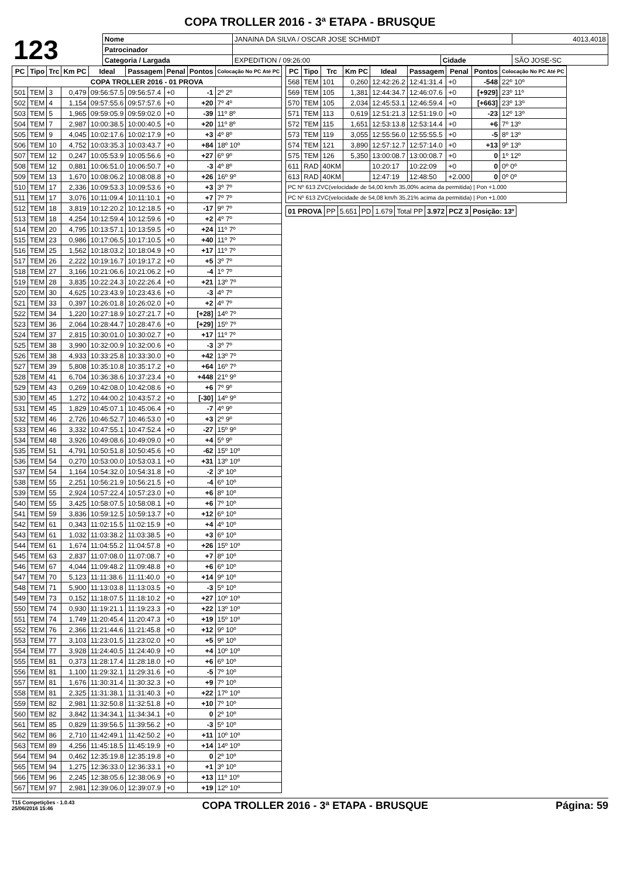COPA TROLLER 2016 - 3ª ETAPA - BRUSQUE
| 123 | Nome | JANAINA DA SILVA / OSCAR JOSE SCHMIDT | | | 4013,4018 |
| | Patrocinador | | | | |
| | Categoria / Largada | EXPEDITION / 09:26:00 | Cidade | SÃO JOSE-SC | |
| PC | Tipo | Trc | Km PC | Ideal | Passagem | Penal | Pontos | Colocação No PC Até PC |
| --- | --- | --- | --- | --- | --- | --- | --- | --- |
| COPA TROLLER 2016 - 01 PROVA | | | | | | | | |
| 501 | TEM | 3 | 0,479 | 09:56:57.5 | 09:56:57.4 | +0 | -1 | 2º 2º |
| 502 | TEM | 4 | 1,154 | 09:57:55.6 | 09:57:57.6 | +0 | +20 | 7º 4º |
| 503 | TEM | 5 | 1,965 | 09:59:05.9 | 09:59:02.0 | +0 | -39 | 11º 8º |
| 504 | TEM | 7 | 2,987 | 10:00:38.5 | 10:00:40.5 | +0 | +20 | 11º 8º |
| 505 | TEM | 9 | 4,045 | 10:02:17.6 | 10:02:17.9 | +0 | +3 | 4º 8º |
| 506 | TEM | 10 | 4,752 | 10:03:35.3 | 10:03:43.7 | +0 | +84 | 18º 10º |
| 507 | TEM | 12 | 0,247 | 10:05:53.9 | 10:05:56.6 | +0 | +27 | 6º 9º |
| 508 | TEM | 12 | 0,881 | 10:06:51.0 | 10:06:50.7 | +0 | -3 | 4º 8º |
| 509 | TEM | 13 | 1,670 | 10:08:06.2 | 10:08:08.8 | +0 | +26 | 16º 9º |
| 510 | TEM | 17 | 2,336 | 10:09:53.3 | 10:09:53.6 | +0 | +3 | 3º 7º |
| 511 | TEM | 17 | 3,076 | 10:11:09.4 | 10:11:10.1 | +0 | +7 | 7º 7º |
| 512 | TEM | 18 | 3,819 | 10:12:20.2 | 10:12:18.5 | +0 | -17 | 9º 7º |
| 513 | TEM | 18 | 4,254 | 10:12:59.4 | 10:12:59.6 | +0 | +2 | 4º 7º |
| 514 | TEM | 20 | 4,795 | 10:13:57.1 | 10:13:59.5 | +0 | +24 | 11º 7º |
| 515 | TEM | 23 | 0,986 | 10:17:06.5 | 10:17:10.5 | +0 | +40 | 11º 7º |
| 516 | TEM | 25 | 1,562 | 10:18:03.2 | 10:18:04.9 | +0 | +17 | 11º 7º |
| 517 | TEM | 26 | 2,222 | 10:19:16.7 | 10:19:17.2 | +0 | +5 | 3º 7º |
| 518 | TEM | 27 | 3,166 | 10:21:06.6 | 10:21:06.2 | +0 | -4 | 1º 7º |
| 519 | TEM | 28 | 3,835 | 10:22:24.3 | 10:22:26.4 | +0 | +21 | 13º 7º |
| 520 | TEM | 30 | 4,625 | 10:23:43.9 | 10:23:43.6 | +0 | -3 | 4º 7º |
| 521 | TEM | 33 | 0,397 | 10:26:01.8 | 10:26:02.0 | +0 | +2 | 4º 7º |
| 522 | TEM | 34 | 1,220 | 10:27:18.9 | 10:27:21.7 | +0 | [+28] | 14º 7º |
| 523 | TEM | 36 | 2,064 | 10:28:44.7 | 10:28:47.6 | +0 | [+29] | 15º 7º |
| 524 | TEM | 37 | 2,815 | 10:30:01.0 | 10:30:02.7 | +0 | +17 | 11º 7º |
| 525 | TEM | 38 | 3,990 | 10:32:00.9 | 10:32:00.6 | +0 | -3 | 3º 7º |
| 526 | TEM | 38 | 4,933 | 10:33:25.8 | 10:33:30.0 | +0 | +42 | 13º 7º |
| 527 | TEM | 39 | 5,808 | 10:35:10.8 | 10:35:17.2 | +0 | +64 | 16º 7º |
| 528 | TEM | 41 | 6,704 | 10:36:38.6 | 10:37:23.4 | +0 | +448 | 21º 9º |
| 529 | TEM | 43 | 0,269 | 10:42:08.0 | 10:42:08.6 | +0 | +6 | 7º 9º |
| 530 | TEM | 45 | 1,272 | 10:44:00.2 | 10:43:57.2 | +0 | [-30] | 14º 9º |
| 531 | TEM | 45 | 1,829 | 10:45:07.1 | 10:45:06.4 | +0 | -7 | 4º 9º |
| 532 | TEM | 46 | 2,726 | 10:46:52.7 | 10:46:53.0 | +0 | +3 | 2º 9º |
| 533 | TEM | 46 | 3,332 | 10:47:55.1 | 10:47:52.4 | +0 | -27 | 15º 9º |
| 534 | TEM | 48 | 3,926 | 10:49:08.6 | 10:49:09.0 | +0 | +4 | 5º 9º |
| 535 | TEM | 51 | 4,791 | 10:50:51.8 | 10:50:45.6 | +0 | -62 | 15º 10º |
| 536 | TEM | 54 | 0,270 | 10:53:00.0 | 10:53:03.1 | +0 | +31 | 13º 10º |
| 537 | TEM | 54 | 1,164 | 10:54:32.0 | 10:54:31.8 | +0 | -2 | 3º 10º |
| 538 | TEM | 55 | 2,251 | 10:56:21.9 | 10:56:21.5 | +0 | -4 | 6º 10º |
| 539 | TEM | 55 | 2,924 | 10:57:22.4 | 10:57:23.0 | +0 | +6 | 8º 10º |
| 540 | TEM | 55 | 3,425 | 10:58:07.5 | 10:58:08.1 | +0 | +6 | 7º 10º |
| 541 | TEM | 59 | 3,836 | 10:59:12.5 | 10:59:13.7 | +0 | +12 | 6º 10º |
| 542 | TEM | 61 | 0,343 | 11:02:15.5 | 11:02:15.9 | +0 | +4 | 4º 10º |
| 543 | TEM | 61 | 1,032 | 11:03:38.2 | 11:03:38.5 | +0 | +3 | 6º 10º |
| 544 | TEM | 61 | 1,674 | 11:04:55.2 | 11:04:57.8 | +0 | +26 | 15º 10º |
| 545 | TEM | 63 | 2,837 | 11:07:08.0 | 11:07:08.7 | +0 | +7 | 8º 10º |
| 546 | TEM | 67 | 4,044 | 11:09:48.2 | 11:09:48.8 | +0 | +6 | 6º 10º |
| 547 | TEM | 70 | 5,123 | 11:11:38.6 | 11:11:40.0 | +0 | +14 | 9º 10º |
| 548 | TEM | 71 | 5,900 | 11:13:03.8 | 11:13:03.5 | +0 | -3 | 5º 10º |
| 549 | TEM | 73 | 0,152 | 11:18:07.5 | 11:18:10.2 | +0 | +27 | 10º 10º |
| 550 | TEM | 74 | 0,930 | 11:19:21.1 | 11:19:23.3 | +0 | +22 | 13º 10º |
| 551 | TEM | 74 | 1,749 | 11:20:45.4 | 11:20:47.3 | +0 | +19 | 15º 10º |
| 552 | TEM | 76 | 2,366 | 11:21:44.6 | 11:21:45.8 | +0 | +12 | 9º 10º |
| 553 | TEM | 77 | 3,103 | 11:23:01.5 | 11:23:02.0 | +0 | +5 | 9º 10º |
| 554 | TEM | 77 | 3,928 | 11:24:40.5 | 11:24:40.9 | +0 | +4 | 10º 10º |
| 555 | TEM | 81 | 0,373 | 11:28:17.4 | 11:28:18.0 | +0 | +6 | 6º 10º |
| 556 | TEM | 81 | 1,100 | 11:29:32.1 | 11:29:31.6 | +0 | -5 | 7º 10º |
| 557 | TEM | 81 | 1,676 | 11:30:31.4 | 11:30:32.3 | +0 | +9 | 7º 10º |
| 558 | TEM | 81 | 2,325 | 11:31:38.1 | 11:31:40.3 | +0 | +22 | 17º 10º |
| 559 | TEM | 82 | 2,981 | 11:32:50.8 | 11:32:51.8 | +0 | +10 | 7º 10º |
| 560 | TEM | 82 | 3,842 | 11:34:34.1 | 11:34:34.1 | +0 | 0 | 2º 10º |
| 561 | TEM | 85 | 0,829 | 11:39:56.5 | 11:39:56.2 | +0 | -3 | 5º 10º |
| 562 | TEM | 86 | 2,710 | 11:42:49.1 | 11:42:50.2 | +0 | +11 | 10º 10º |
| 563 | TEM | 89 | 4,256 | 11:45:18.5 | 11:45:19.9 | +0 | +14 | 14º 10º |
| 564 | TEM | 94 | 0,462 | 12:35:19.8 | 12:35:19.8 | +0 | 0 | 2º 10º |
| 565 | TEM | 94 | 1,275 | 12:36:33.0 | 12:36:33.1 | +0 | +1 | 3º 10º |
| 566 | TEM | 96 | 2,245 | 12:38:05.6 | 12:38:06.9 | +0 | +13 | 11º 10º |
| 567 | TEM | 97 | 2,981 | 12:39:06.0 | 12:39:07.9 | +0 | +19 | 12º 10º |
| PC | Tipo | Trc | Km PC | Ideal | Passagem | Penal | Pontos | Colocação No PC Até PC |
| --- | --- | --- | --- | --- | --- | --- | --- | --- |
| 568 | TEM | 101 | 0,260 | 12:42:26.2 | 12:41:31.4 | +0 | -548 | 22º 10º |
| 569 | TEM | 105 | 1,381 | 12:44:34.7 | 12:46:07.6 | +0 | [+929] | 23º 11º |
| 570 | TEM | 105 | 2,034 | 12:45:53.1 | 12:46:59.4 | +0 | [+663] | 23º 13º |
| 571 | TEM | 113 | 0,619 | 12:51:21.3 | 12:51:19.0 | +0 | -23 | 12º 13º |
| 572 | TEM | 115 | 1,651 | 12:53:13.8 | 12:53:14.4 | +0 | +6 | 7º 13º |
| 573 | TEM | 119 | 3,055 | 12:55:56.0 | 12:55:55.5 | +0 | -5 | 8º 13º |
| 574 | TEM | 121 | 3,890 | 12:57:12.7 | 12:57:14.0 | +0 | +13 | 9º 13º |
| 575 | TEM | 126 | 5,350 | 13:00:08.7 | 13:00:08.7 | +0 | 0 | 1º 12º |
| 611 | RAD | 40KM | | 10:20:17 | 10:22:09 | +0 | 0 | 0º 0º |
| 613 | RAD | 40KM | | 12:47:19 | 12:48:50 | +2.000 | 0 | 0º 0º |
| PC Nº 613 ZVC(velocidade de 54,00 km/h 35,00% acima da permitida) / Pon +1.000 | | | | | | | | |
| PC Nº 613 ZVC(velocidade de 54,08 km/h 35,21% acima da permitida) / Pon +1.000 | | | | | | | | |
| 01 PROVA | PP | 5.651 | PD | 1.679 | Total PP | 3.972 | PCZ 3 | Posição: 13º |
T15 Competições - 1.0.43
25/06/2016 15:46 COPA TROLLER 2016 - 3ª ETAPA - BRUSQUE Página: 59